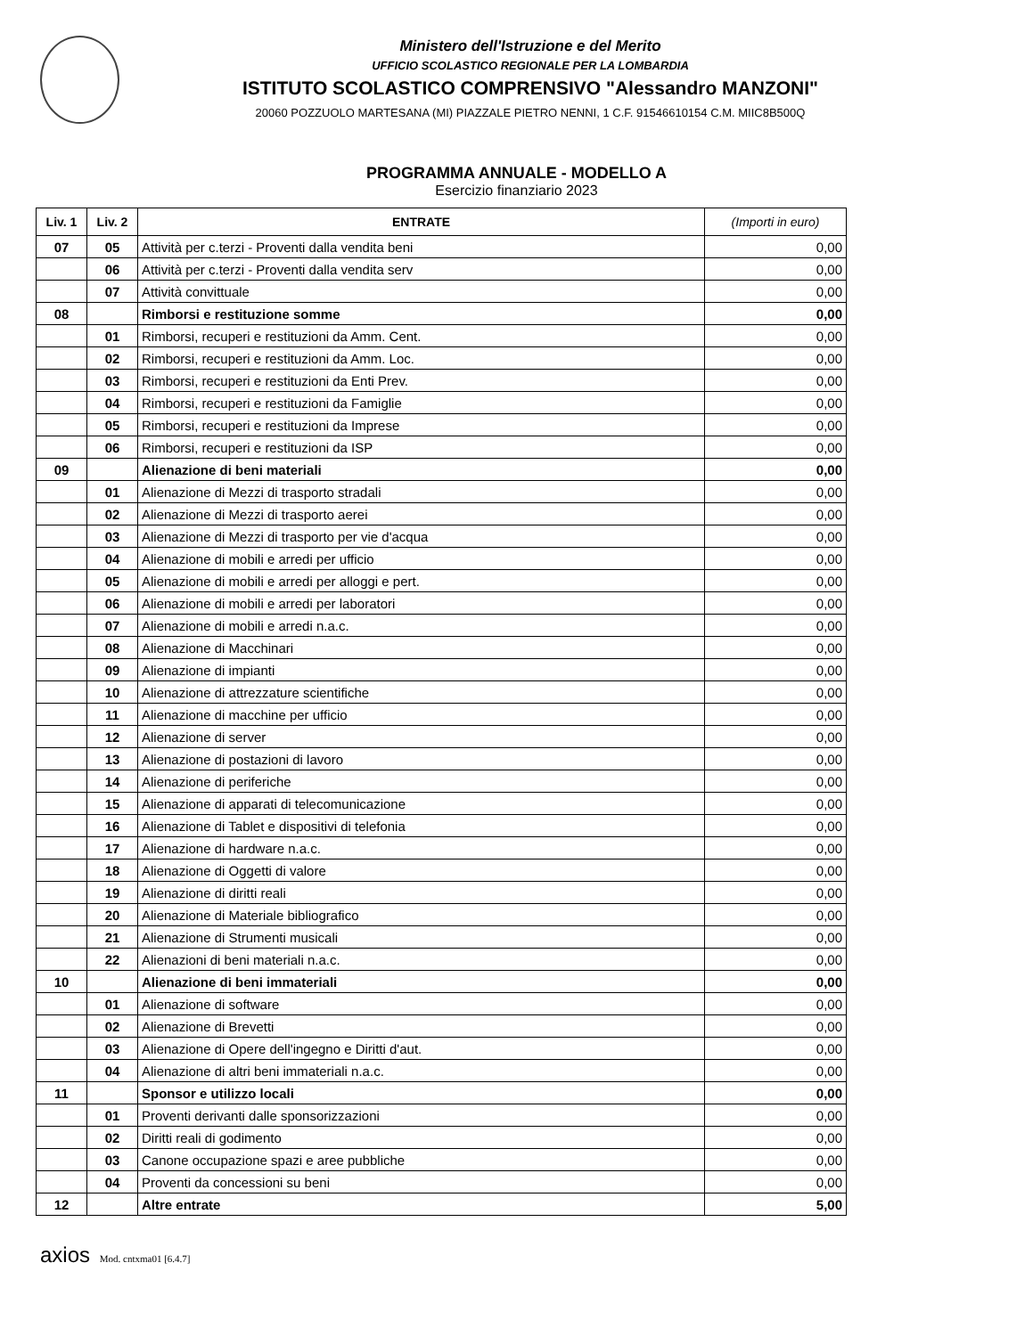Ministero dell'Istruzione e del Merito
UFFICIO SCOLASTICO REGIONALE PER LA LOMBARDIA
ISTITUTO SCOLASTICO COMPRENSIVO "Alessandro MANZONI"
20060 POZZUOLO MARTESANA (MI) PIAZZALE PIETRO NENNI, 1 C.F. 91546610154 C.M. MIIC8B500Q
PROGRAMMA ANNUALE - MODELLO A
Esercizio finanziario 2023
| Liv. 1 | Liv. 2 | ENTRATE | (Importi in euro) |
| --- | --- | --- | --- |
| 07 | 05 | Attività per c.terzi - Proventi dalla vendita beni | 0,00 |
| | 06 | Attività per c.terzi - Proventi dalla vendita serv | 0,00 |
| | 07 | Attività convittuale | 0,00 |
| 08 | | Rimborsi e restituzione somme | 0,00 |
| | 01 | Rimborsi, recuperi e restituzioni da Amm. Cent. | 0,00 |
| | 02 | Rimborsi, recuperi e restituzioni da Amm. Loc. | 0,00 |
| | 03 | Rimborsi, recuperi e restituzioni da Enti Prev. | 0,00 |
| | 04 | Rimborsi, recuperi e restituzioni da Famiglie | 0,00 |
| | 05 | Rimborsi, recuperi e restituzioni da Imprese | 0,00 |
| | 06 | Rimborsi, recuperi e restituzioni da ISP | 0,00 |
| 09 | | Alienazione di beni materiali | 0,00 |
| | 01 | Alienazione di Mezzi di trasporto stradali | 0,00 |
| | 02 | Alienazione di Mezzi di trasporto aerei | 0,00 |
| | 03 | Alienazione di Mezzi di trasporto per vie d'acqua | 0,00 |
| | 04 | Alienazione di mobili e arredi per ufficio | 0,00 |
| | 05 | Alienazione di mobili e arredi per alloggi e pert. | 0,00 |
| | 06 | Alienazione di mobili e arredi per laboratori | 0,00 |
| | 07 | Alienazione di mobili e arredi n.a.c. | 0,00 |
| | 08 | Alienazione di Macchinari | 0,00 |
| | 09 | Alienazione di impianti | 0,00 |
| | 10 | Alienazione di attrezzature scientifiche | 0,00 |
| | 11 | Alienazione di macchine per ufficio | 0,00 |
| | 12 | Alienazione di server | 0,00 |
| | 13 | Alienazione di postazioni di lavoro | 0,00 |
| | 14 | Alienazione di periferiche | 0,00 |
| | 15 | Alienazione di apparati di telecomunicazione | 0,00 |
| | 16 | Alienazione di Tablet e dispositivi di telefonia | 0,00 |
| | 17 | Alienazione di hardware n.a.c. | 0,00 |
| | 18 | Alienazione di Oggetti di valore | 0,00 |
| | 19 | Alienazione di diritti reali | 0,00 |
| | 20 | Alienazione di Materiale bibliografico | 0,00 |
| | 21 | Alienazione di Strumenti musicali | 0,00 |
| | 22 | Alienazioni di beni materiali n.a.c. | 0,00 |
| 10 | | Alienazione di beni immateriali | 0,00 |
| | 01 | Alienazione di software | 0,00 |
| | 02 | Alienazione di Brevetti | 0,00 |
| | 03 | Alienazione di Opere dell'ingegno e Diritti d'aut. | 0,00 |
| | 04 | Alienazione di altri beni immateriali n.a.c. | 0,00 |
| 11 | | Sponsor e utilizzo locali | 0,00 |
| | 01 | Proventi derivanti dalle sponsorizzazioni | 0,00 |
| | 02 | Diritti reali di godimento | 0,00 |
| | 03 | Canone occupazione spazi e aree pubbliche | 0,00 |
| | 04 | Proventi da concessioni su beni | 0,00 |
| 12 | | Altre entrate | 5,00 |
axios Mod. cntxma01 [6.4.7]